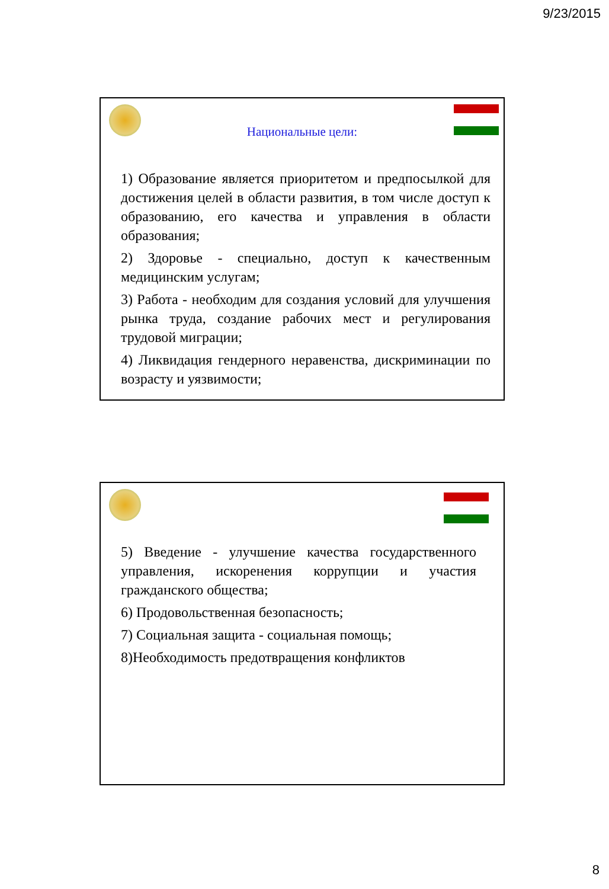9/23/2015
Национальные цели:
1) Образование является приоритетом и предпосылкой для достижения целей в области развития, в том числе доступ к образованию, его качества и управления в области образования;
2) Здоровье - специально, доступ к качественным медицинским услугам;
3) Работа - необходим для создания условий для улучшения рынка труда, создание рабочих мест и регулирования трудовой миграции;
4) Ликвидация гендерного неравенства, дискриминации по возрасту и уязвимости;
5) Введение - улучшение качества государственного управления, искоренения коррупции и участия гражданского общества;
6) Продовольственная безопасность;
7) Социальная защита - социальная помощь;
8)Необходимость предотвращения конфликтов
8